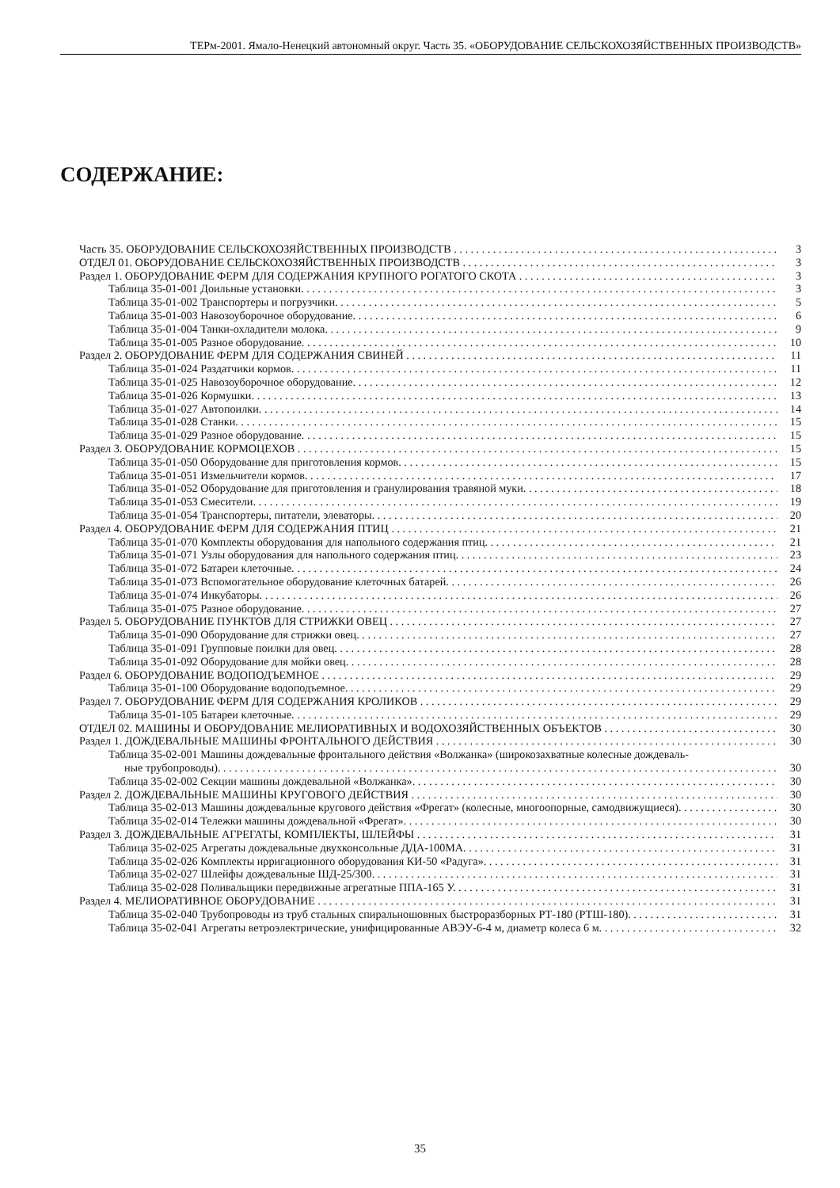ТЕРм-2001. Ямало-Ненецкий автономный округ. Часть 35. «ОБОРУДОВАНИЕ СЕЛЬСКОХОЗЯЙСТВЕННЫХ ПРОИЗВОДСТВ»
СОДЕРЖАНИЕ:
Часть 35. ОБОРУДОВАНИЕ СЕЛЬСКОХОЗЯЙСТВЕННЫХ ПРОИЗВОДСТВ 3
ОТДЕЛ 01. ОБОРУДОВАНИЕ СЕЛЬСКОХОЗЯЙСТВЕННЫХ ПРОИЗВОДСТВ 3
Раздел 1. ОБОРУДОВАНИЕ ФЕРМ ДЛЯ СОДЕРЖАНИЯ КРУПНОГО РОГАТОГО СКОТА 3
Таблица 35-01-001 Доильные установки. 3
Таблица 35-01-002 Транспортеры и погрузчики. 5
Таблица 35-01-003 Навозоуборочное оборудование. 6
Таблица 35-01-004 Танки-охладители молока. 9
Таблица 35-01-005 Разное оборудование. 10
Раздел 2. ОБОРУДОВАНИЕ ФЕРМ ДЛЯ СОДЕРЖАНИЯ СВИНЕЙ 11
Таблица 35-01-024 Раздатчики кормов. 11
Таблица 35-01-025 Навозоуборочное оборудование. 12
Таблица 35-01-026 Кормушки. 13
Таблица 35-01-027 Автопоилки. 14
Таблица 35-01-028 Станки. 15
Таблица 35-01-029 Разное оборудование. 15
Раздел 3. ОБОРУДОВАНИЕ КОРМОЦЕХОВ 15
Таблица 35-01-050 Оборудование для приготовления кормов. 15
Таблица 35-01-051 Измельчители кормов. 17
Таблица 35-01-052 Оборудование для приготовления и гранулирования травяной муки. 18
Таблица 35-01-053 Смесители. 19
Таблица 35-01-054 Транспортеры, питатели, элеваторы. 20
Раздел 4. ОБОРУДОВАНИЕ ФЕРМ ДЛЯ СОДЕРЖАНИЯ ПТИЦ 21
Таблица 35-01-070 Комплекты оборудования для напольного содержания птиц. 21
Таблица 35-01-071 Узлы оборудования для напольного содержания птиц. 23
Таблица 35-01-072 Батареи клеточные. 24
Таблица 35-01-073 Вспомогательное оборудование клеточных батарей. 26
Таблица 35-01-074 Инкубаторы. 26
Таблица 35-01-075 Разное оборудование. 27
Раздел 5. ОБОРУДОВАНИЕ ПУНКТОВ ДЛЯ СТРИЖКИ ОВЕЦ 27
Таблица 35-01-090 Оборудование для стрижки овец. 27
Таблица 35-01-091 Групповые поилки для овец. 28
Таблица 35-01-092 Оборудование для мойки овец. 28
Раздел 6. ОБОРУДОВАНИЕ ВОДОПОДЪЕМНОЕ 29
Таблица 35-01-100 Оборудование водоподъемное. 29
Раздел 7. ОБОРУДОВАНИЕ ФЕРМ ДЛЯ СОДЕРЖАНИЯ КРОЛИКОВ 29
Таблица 35-01-105 Батареи клеточные. 29
ОТДЕЛ 02. МАШИНЫ И ОБОРУДОВАНИЕ МЕЛИОРАТИВНЫХ И ВОДОХОЗЯЙСТВЕННЫХ ОБЪЕКТОВ 30
Раздел 1. ДОЖДЕВАЛЬНЫЕ МАШИНЫ ФРОНТАЛЬНОГО ДЕЙСТВИЯ 30
Таблица 35-02-001 Машины дождевальные фронтального действия «Волжанка» (широкозахватные колесные дождеваль-
ные трубопроводы). 30
Таблица 35-02-002 Секции машины дождевальной «Волжанка». 30
Раздел 2. ДОЖДЕВАЛЬНЫЕ МАШИНЫ КРУГОВОГО ДЕЙСТВИЯ 30
Таблица 35-02-013 Машины дождевальные кругового действия «Фрегат» (колесные, многоопорные, самодвижущиеся). 30
Таблица 35-02-014 Тележки машины дождевальной «Фрегат». 30
Раздел 3. ДОЖДЕВАЛЬНЫЕ АГРЕГАТЫ, КОМПЛЕКТЫ, ШЛЕЙФЫ 31
Таблица 35-02-025 Агрегаты дождевальные двухконсольные ДДА-100МА. 31
Таблица 35-02-026 Комплекты ирригационного оборудования КИ-50 «Радуга». 31
Таблица 35-02-027 Шлейфы дождевальные ШД-25/300. 31
Таблица 35-02-028 Поливальщики передвижные агрегатные ППА-165 У. 31
Раздел 4. МЕЛИОРАТИВНОЕ ОБОРУДОВАНИЕ 31
Таблица 35-02-040 Трубопроводы из труб стальных спиральношовных быстроразборных РТ-180 (РТШ-180). 31
Таблица 35-02-041 Агрегаты ветроэлектрические, унифицированные АВЭУ-6-4 м, диаметр колеса 6 м. 32
35